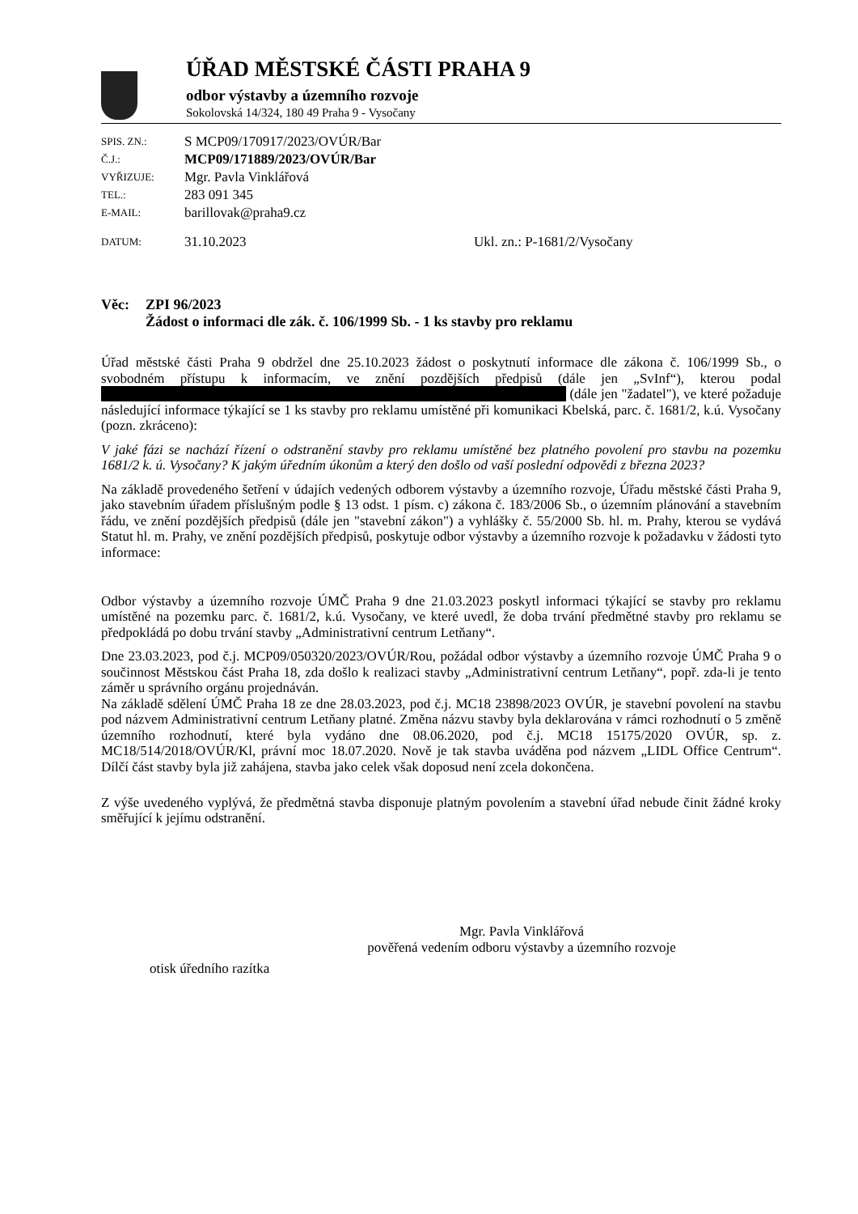ÚŘAD MĚSTSKÉ ČÁSTI PRAHA 9
odbor výstavby a územního rozvoje
Sokolovská 14/324, 180 49 Praha 9 - Vysočany
| SPIS. ZN.: | S MCP09/170917/2023/OVÚR/Bar | |
| Č.J.: | MCP09/171889/2023/OVÚR/Bar | |
| VYŘIZUJE: | Mgr. Pavla Vinklářová | |
| TEL.: | 283 091 345 | |
| E-MAIL: | barillovak@praha9.cz | |
| DATUM: | 31.10.2023 | Ukl. zn.: P-1681/2/Vysočany |
Věc: ZPI 96/2023
Žádost o informaci dle zák. č. 106/1999 Sb. - 1 ks stavby pro reklamu
Úřad městské části Praha 9 obdržel dne 25.10.2023 žádost o poskytnutí informace dle zákona č. 106/1999 Sb., o svobodném přístupu k informacím, ve znění pozdějších předpisů (dále jen „SvInf“), kterou podal (dále jen "žadatel"), ve které požaduje následující informace týkající se 1 ks stavby pro reklamu umístěné při komunikaci Kbelská, parc. č. 1681/2, k.ú. Vysočany (pozn. zkráceno):
V jaké fázi se nachází řízení o odstranění stavby pro reklamu umístěné bez platného povolení pro stavbu na pozemku 1681/2 k. ú. Vysočany? K jakým úředním úkonům a který den došlo od vaší poslední odpovědi z března 2023?
Na základě provedeného šetření v údajích vedených odborem výstavby a územního rozvoje, Úřadu městské části Praha 9, jako stavebním úřadem příslušným podle § 13 odst. 1 písm. c) zákona č. 183/2006 Sb., o územním plánování a stavebním řádu, ve znění pozdějších předpisů (dále jen "stavební zákon") a vyhlášky č. 55/2000 Sb. hl. m. Prahy, kterou se vydává Statut hl. m. Prahy, ve znění pozdějších předpisů, poskytuje odbor výstavby a územního rozvoje k požadavku v žádosti tyto informace:
Odbor výstavby a územního rozvoje ÚMČ Praha 9 dne 21.03.2023 poskytl informaci týkající se stavby pro reklamu umístěné na pozemku parc. č. 1681/2, k.ú. Vysočany, ve které uvedl, že doba trvání předmětné stavby pro reklamu se předpokládá po dobu trvání stavby „Administrativní centrum Letňany“.
Dne 23.03.2023, pod č.j. MCP09/050320/2023/OVÚR/Rou, požádal odbor výstavby a územního rozvoje ÚMČ Praha 9 o součinnost Městskou část Praha 18, zda došlo k realizaci stavby „Administrativní centrum Letňany“, popř. zda-li je tento záměr u správního orgánu projednáván.
Na základě sdělení ÚMČ Praha 18 ze dne 28.03.2023, pod č.j. MC18 23898/2023 OVÚR, je stavební povolení na stavbu pod názvem Administrativní centrum Letňany platné. Změna názvu stavby byla deklarována v rámci rozhodnutí o 5 změně územního rozhodnutí, které byla vydáno dne 08.06.2020, pod č.j. MC18 15175/2020 OVÚR, sp. z. MC18/514/2018/OVÚR/Kl, právní moc 18.07.2020. Nově je tak stavba uváděna pod názvem „LIDL Office Centrum“. Dílčí část stavby byla již zahájena, stavba jako celek však doposud není zcela dokončena.
Z výše uvedeného vyplývá, že předmětná stavba disponuje platným povolením a stavební úřad nebude činit žádné kroky směřující k jejímu odstranění.
Mgr. Pavla Vinklářová
pověřená vedením odboru výstavby a územního rozvoje
otisk úředního razítka